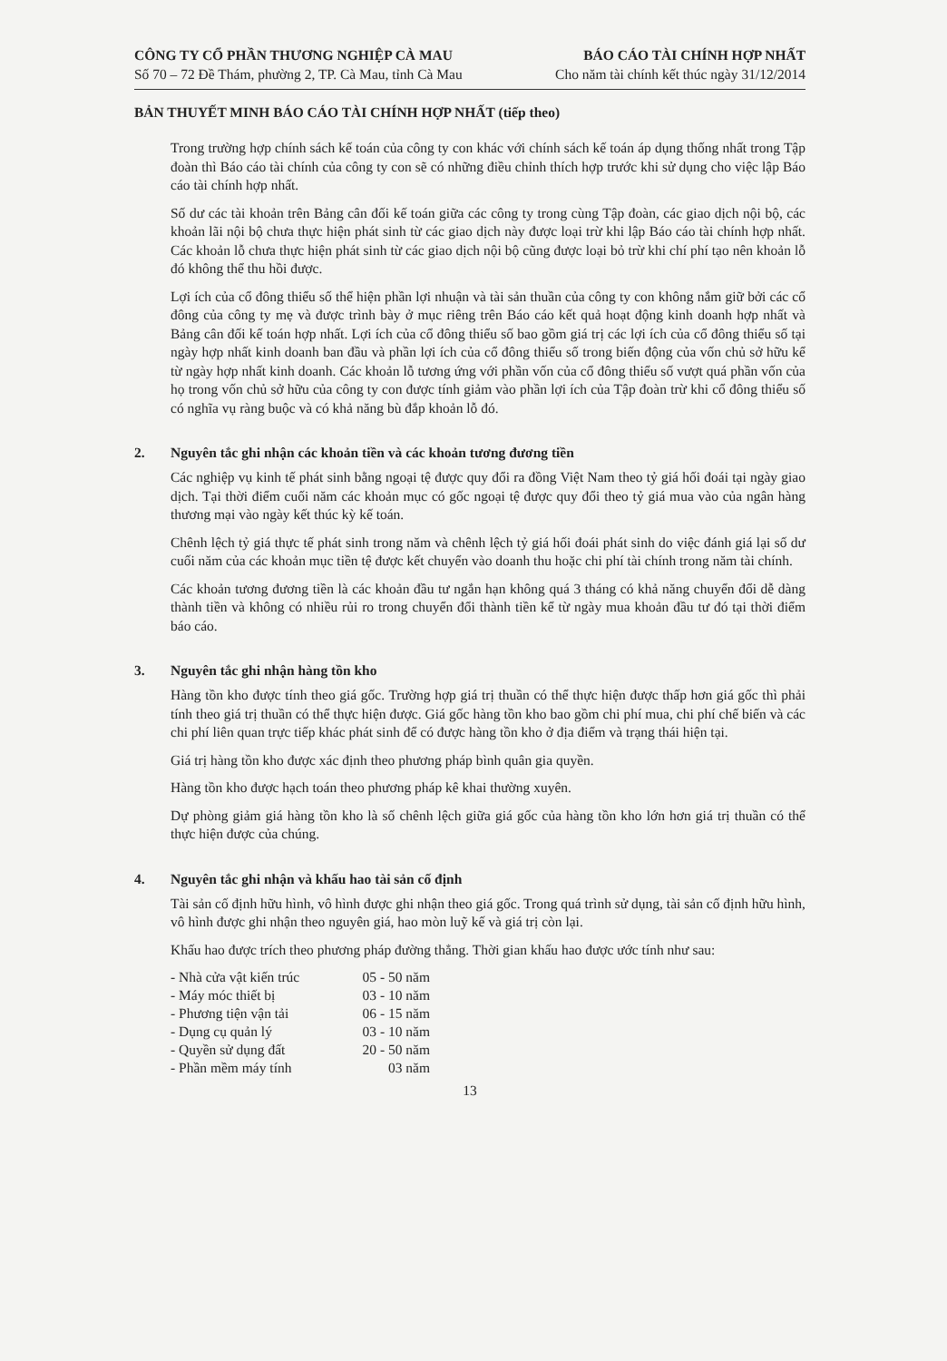CÔNG TY CỔ PHẦN THƯƠNG NGHIỆP CÀ MAU
Số 70 – 72 Đề Thám, phường 2, TP. Cà Mau, tỉnh Cà Mau
BÁO CÁO TÀI CHÍNH HỢP NHẤT
Cho năm tài chính kết thúc ngày 31/12/2014
BẢN THUYẾT MINH BÁO CÁO TÀI CHÍNH HỢP NHẤT (tiếp theo)
Trong trường hợp chính sách kế toán của công ty con khác với chính sách kế toán áp dụng thống nhất trong Tập đoàn thì Báo cáo tài chính của công ty con sẽ có những điều chỉnh thích hợp trước khi sử dụng cho việc lập Báo cáo tài chính hợp nhất.
Số dư các tài khoản trên Bảng cân đối kế toán giữa các công ty trong cùng Tập đoàn, các giao dịch nội bộ, các khoản lãi nội bộ chưa thực hiện phát sinh từ các giao dịch này được loại trừ khi lập Báo cáo tài chính hợp nhất. Các khoản lỗ chưa thực hiện phát sinh từ các giao dịch nội bộ cũng được loại bỏ trừ khi chí phí tạo nên khoản lỗ đó không thể thu hồi được.
Lợi ích của cổ đông thiểu số thể hiện phần lợi nhuận và tài sản thuần của công ty con không nắm giữ bởi các cổ đông của công ty mẹ và được trình bày ở mục riêng trên Báo cáo kết quả hoạt động kinh doanh hợp nhất và Bảng cân đối kế toán hợp nhất. Lợi ích của cổ đông thiểu số bao gồm giá trị các lợi ích của cổ đông thiểu số tại ngày hợp nhất kinh doanh ban đầu và phần lợi ích của cổ đông thiểu số trong biến động của vốn chủ sở hữu kể từ ngày hợp nhất kinh doanh. Các khoản lỗ tương ứng với phần vốn của cổ đông thiểu số vượt quá phần vốn của họ trong vốn chủ sở hữu của công ty con được tính giảm vào phần lợi ích của Tập đoàn trừ khi cổ đông thiểu số có nghĩa vụ ràng buộc và có khả năng bù đắp khoản lỗ đó.
2. Nguyên tắc ghi nhận các khoản tiền và các khoản tương đương tiền
Các nghiệp vụ kinh tế phát sinh bằng ngoại tệ được quy đổi ra đồng Việt Nam theo tỷ giá hối đoái tại ngày giao dịch. Tại thời điểm cuối năm các khoản mục có gốc ngoại tệ được quy đổi theo tỷ giá mua vào của ngân hàng thương mại vào ngày kết thúc kỳ kế toán.
Chênh lệch tỷ giá thực tế phát sinh trong năm và chênh lệch tỷ giá hối đoái phát sinh do việc đánh giá lại số dư cuối năm của các khoản mục tiền tệ được kết chuyển vào doanh thu hoặc chi phí tài chính trong năm tài chính.
Các khoản tương đương tiền là các khoản đầu tư ngắn hạn không quá 3 tháng có khả năng chuyển đổi dễ dàng thành tiền và không có nhiều rủi ro trong chuyển đổi thành tiền kể từ ngày mua khoản đầu tư đó tại thời điểm báo cáo.
3. Nguyên tắc ghi nhận hàng tồn kho
Hàng tồn kho được tính theo giá gốc. Trường hợp giá trị thuần có thể thực hiện được thấp hơn giá gốc thì phải tính theo giá trị thuần có thể thực hiện được. Giá gốc hàng tồn kho bao gồm chi phí mua, chi phí chế biến và các chi phí liên quan trực tiếp khác phát sinh để có được hàng tồn kho ở địa điểm và trạng thái hiện tại.
Giá trị hàng tồn kho được xác định theo phương pháp bình quân gia quyền.
Hàng tồn kho được hạch toán theo phương pháp kê khai thường xuyên.
Dự phòng giảm giá hàng tồn kho là số chênh lệch giữa giá gốc của hàng tồn kho lớn hơn giá trị thuần có thể thực hiện được của chúng.
4. Nguyên tắc ghi nhận và khấu hao tài sản cố định
Tài sản cố định hữu hình, vô hình được ghi nhận theo giá gốc. Trong quá trình sử dụng, tài sản cố định hữu hình, vô hình được ghi nhận theo nguyên giá, hao mòn luỹ kế và giá trị còn lại.
Khấu hao được trích theo phương pháp đường thẳng. Thời gian khấu hao được ước tính như sau:
| - Nhà cửa vật kiến trúc | 05 - 50 năm |
| - Máy móc thiết bị | 03 - 10 năm |
| - Phương tiện vận tải | 06 - 15 năm |
| - Dụng cụ quản lý | 03 - 10 năm |
| - Quyền sử dụng đất | 20 - 50 năm |
| - Phần mềm máy tính | 03 năm |
13